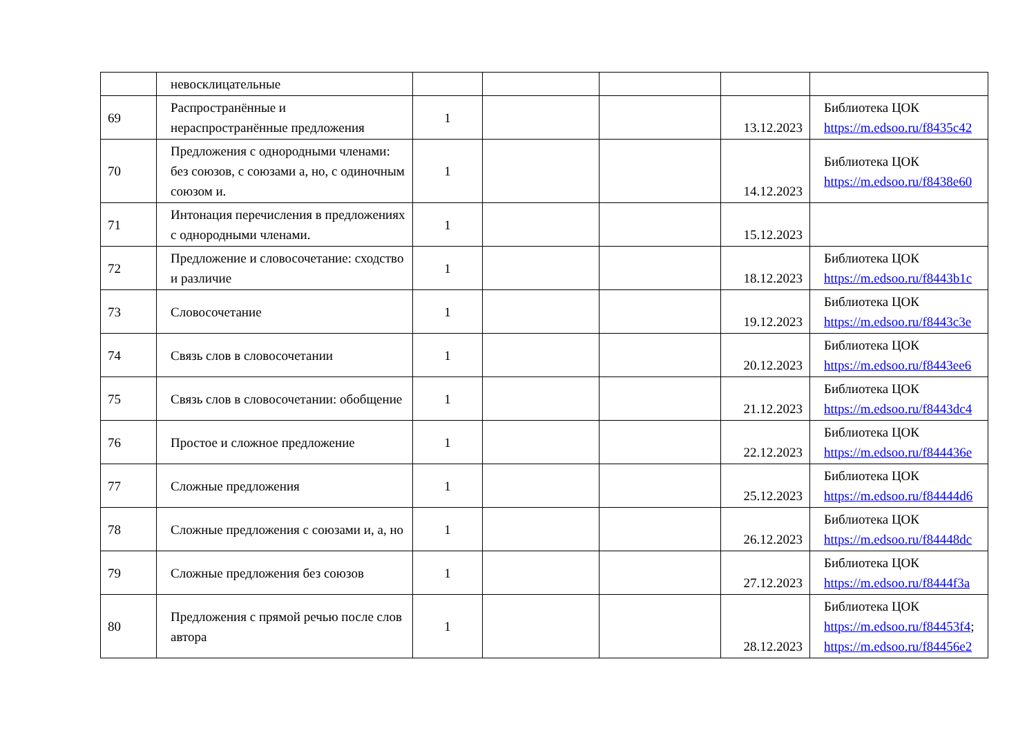| | невосклицательные | | | | | |
| 69 | Распространённые и нераспространённые предложения | 1 | | | 13.12.2023 | Библиотека ЦОК https://m.edsoo.ru/f8435c42 |
| 70 | Предложения с однородными членами: без союзов, с союзами а, но, с одиночным союзом и. | 1 | | | 14.12.2023 | Библиотека ЦОК https://m.edsoo.ru/f8438e60 |
| 71 | Интонация перечисления в предложениях с однородными членами. | 1 | | | 15.12.2023 | |
| 72 | Предложение и словосочетание: сходство и различие | 1 | | | 18.12.2023 | Библиотека ЦОК https://m.edsoo.ru/f8443b1c |
| 73 | Словосочетание | 1 | | | 19.12.2023 | Библиотека ЦОК https://m.edsoo.ru/f8443c3e |
| 74 | Связь слов в словосочетании | 1 | | | 20.12.2023 | Библиотека ЦОК https://m.edsoo.ru/f8443ee6 |
| 75 | Связь слов в словосочетании: обобщение | 1 | | | 21.12.2023 | Библиотека ЦОК https://m.edsoo.ru/f8443dc4 |
| 76 | Простое и сложное предложение | 1 | | | 22.12.2023 | Библиотека ЦОК https://m.edsoo.ru/f844436e |
| 77 | Сложные предложения | 1 | | | 25.12.2023 | Библиотека ЦОК https://m.edsoo.ru/f84444d6 |
| 78 | Сложные предложения с союзами и, а, но | 1 | | | 26.12.2023 | Библиотека ЦОК https://m.edsoo.ru/f84448dc |
| 79 | Сложные предложения без союзов | 1 | | | 27.12.2023 | Библиотека ЦОК https://m.edsoo.ru/f8444f3a |
| 80 | Предложения с прямой речью после слов автора | 1 | | | 28.12.2023 | Библиотека ЦОК https://m.edsoo.ru/f84453f4 ; https://m.edsoo.ru/f84456e2 |